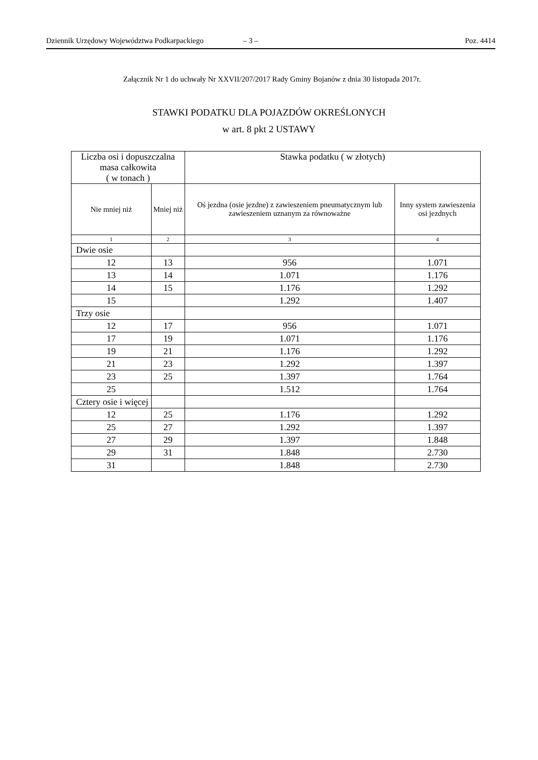Dziennik Urzędowy Województwa Podkarpackiego – 3 – Poz. 4414
Załącznik Nr 1 do uchwały Nr XXVII/207/2017 Rady Gminy Bojanów z dnia 30 listopada 2017r.
STAWKI PODATKU DLA POJAZDÓW OKREŚLONYCH
w art. 8 pkt 2 USTAWY
| Liczba osi i dopuszczalna masa całkowita ( w tonach ) | | Stawka podatku ( w złotych) | |
| --- | --- | --- | --- |
| Nie mniej niż | Mniej niż | Oś jezdna (osie jezdne) z zawieszeniem pneumatycznym lub zawieszeniem uznanym za równoważne | Inny system zawieszenia osi jezdnych |
| 1 | 2 | 3 | 4 |
| Dwie osie | | | |
| 12 | 13 | 956 | 1.071 |
| 13 | 14 | 1.071 | 1.176 |
| 14 | 15 | 1.176 | 1.292 |
| 15 | | 1.292 | 1.407 |
| Trzy osie | | | |
| 12 | 17 | 956 | 1.071 |
| 17 | 19 | 1.071 | 1.176 |
| 19 | 21 | 1.176 | 1.292 |
| 21 | 23 | 1.292 | 1.397 |
| 23 | 25 | 1.397 | 1.764 |
| 25 | | 1.512 | 1.764 |
| Cztery osie i więcej | | | |
| 12 | 25 | 1.176 | 1.292 |
| 25 | 27 | 1.292 | 1.397 |
| 27 | 29 | 1.397 | 1.848 |
| 29 | 31 | 1.848 | 2.730 |
| 31 | | 1.848 | 2.730 |